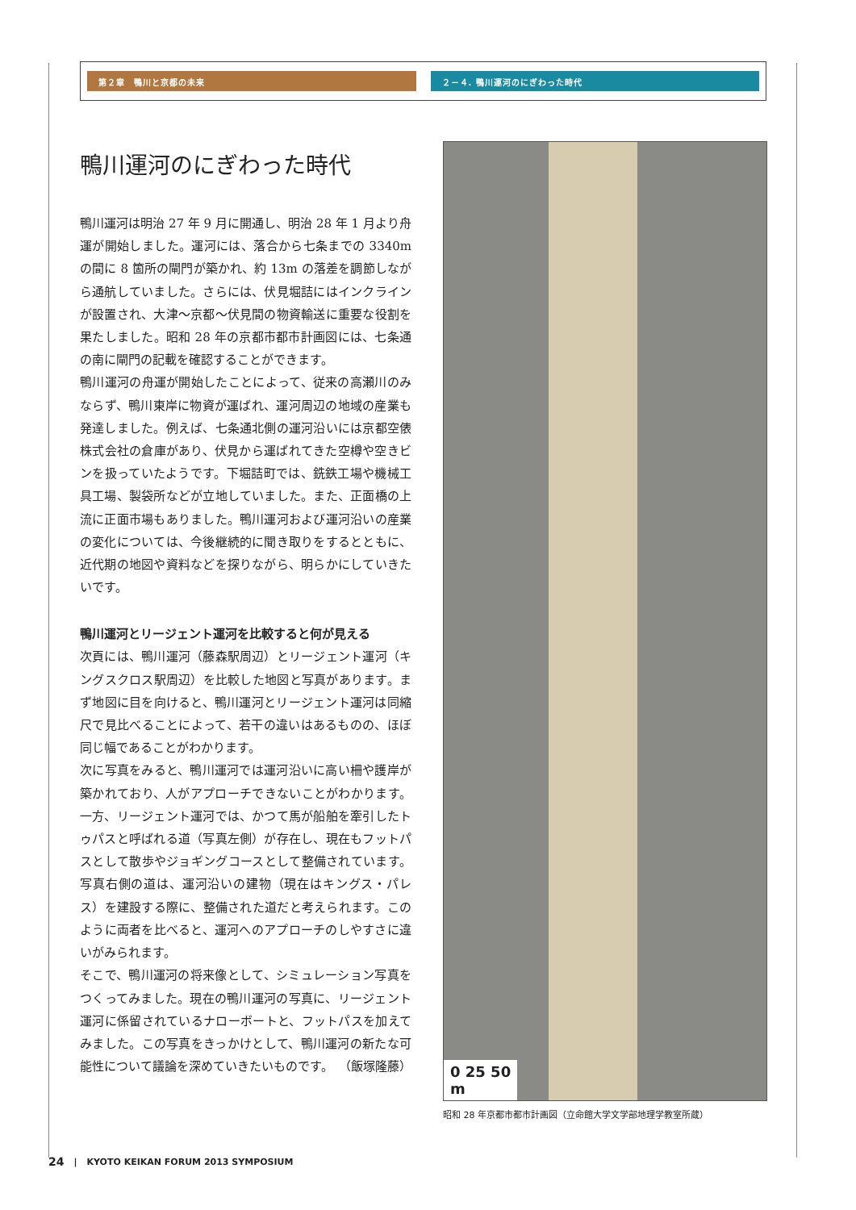第２章　鴨川と京都の未来 ２－４. 鴨川運河のにぎわった時代
鴨川運河のにぎわった時代
鴨川運河は明治 27 年 9 月に開通し、明治 28 年 1 月より舟運が開始しました。運河には、落合から七条までの 3340m の間に 8 箇所の閘門が築かれ、約 13m の落差を調節しながら通航していました。さらには、伏見堀詰にはインクラインが設置され、大津～京都～伏見間の物資輸送に重要な役割を果たしました。昭和 28 年の京都市都市計画図には、七条通の南に閘門の記載を確認することができます。
鴨川運河の舟運が開始したことによって、従来の高瀬川のみならず、鴨川東岸に物資が運ばれ、運河周辺の地域の産業も発達しました。例えば、七条通北側の運河沿いには京都空俵株式会社の倉庫があり、伏見から運ばれてきた空樽や空きビンを扱っていたようです。下堀詰町では、銑鉄工場や機械工具工場、製袋所などが立地していました。また、正面橋の上流に正面市場もありました。鴨川運河および運河沿いの産業の変化については、今後継続的に聞き取りをするとともに、近代期の地図や資料などを探りながら、明らかにしていきたいです。
鴨川運河とリージェント運河を比較すると何が見える
次頁には、鴨川運河（藤森駅周辺）とリージェント運河（キングスクロス駅周辺）を比較した地図と写真があります。まず地図に目を向けると、鴨川運河とリージェント運河は同縮尺で見比べることによって、若干の違いはあるものの、ほぼ同じ幅であることがわかります。
次に写真をみると、鴨川運河では運河沿いに高い柵や護岸が築かれており、人がアプローチできないことがわかります。一方、リージェント運河では、かつて馬が船舶を牽引したトゥパスと呼ばれる道（写真左側）が存在し、現在もフットパスとして散歩やジョギングコースとして整備されています。写真右側の道は、運河沿いの建物（現在はキングス・パレス）を建設する際に、整備された道だと考えられます。このように両者を比べると、運河へのアプローチのしやすさに違いがみられます。
そこで、鴨川運河の将来像として、シミュレーション写真をつくってみました。現在の鴨川運河の写真に、リージェント運河に係留されているナローボートと、フットパスを加えてみました。この写真をきっかけとして、鴨川運河の新たな可能性について議論を深めていきたいものです。 （飯塚隆藤）
0 25 50
m
昭和 28 年京都市都市計画図（立命館大学文学部地理学教室所蔵）
24 | KYOTO KEIKAN FORUM 2013 SYMPOSIUM